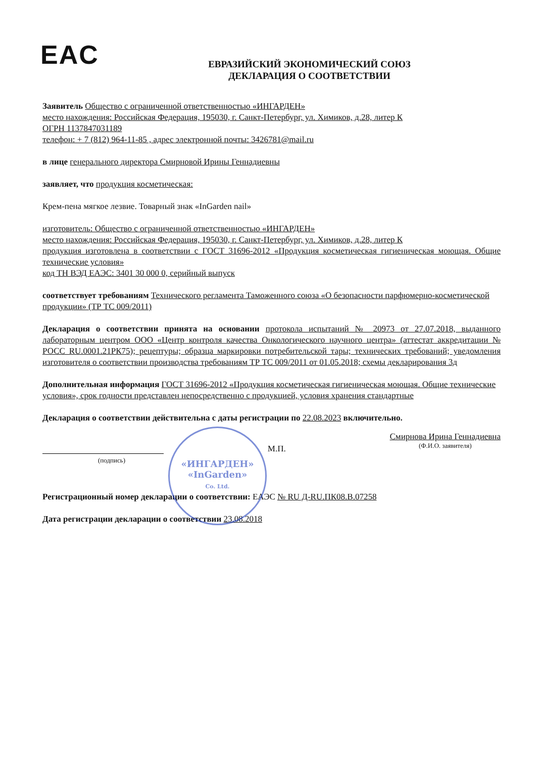EAC
«ИНГАРДЕН»
«InGarden»
Co. Ltd.
ЕВРАЗИЙСКИЙ ЭКОНОМИЧЕСКИЙ СОЮЗ
ДЕКЛАРАЦИЯ О СООТВЕТСТВИИ
Заявитель Общество с ограниченной ответственностью «ИНГАРДЕН»
место нахождения: Российская Федерация, 195030, г. Санкт-Петербург, ул. Химиков, д.28, литер К
ОГРН 1137847031189
телефон: + 7 (812) 964-11-85 , адрес электронной почты: 3426781@mail.ru
в лице генерального директора Смирновой Ирины Геннадиевны
заявляет, что продукция косметическая:
Крем-пена мягкое лезвие. Товарный знак «InGarden nail»
изготовитель: Общество с ограниченной ответственностью «ИНГАРДЕН»
место нахождения: Российская Федерация, 195030, г. Санкт-Петербург, ул. Химиков, д.28, литер К
продукция изготовлена в соответствии с ГОСТ 31696-2012 «Продукция косметическая гигиеническая моющая. Общие технические условия»
код ТН ВЭД ЕАЭС: 3401 30 000 0, серийный выпуск
соответствует требованиям Технического регламента Таможенного союза «О безопасности парфюмерно-косметической продукции» (ТР ТС 009/2011)
Декларация о соответствии принята на основании протокола испытаний № 20973 от 27.07.2018, выданного лабораторным центром ООО «Центр контроля качества Онкологического научного центра» (аттестат аккредитации № РОСС RU.0001.21РК75); рецептуры; образца маркировки потребительской тары; технических требований; уведомления изготовителя о соответствии производства требованиям ТР ТС 009/2011 от 01.05.2018; схемы декларирования 3д
Дополнительная информация ГОСТ 31696-2012 «Продукция косметическая гигиеническая моющая. Общие технические условия», срок годности представлен непосредственно с продукцией, условия хранения стандартные
Декларация о соответствии действительна с даты регистрации по 22.08.2023 включительно.
М.П.
Смирнова Ирина Геннадиевна
(Ф.И.О. заявителя)
(подпись)
Регистрационный номер декларации о соответствии: ЕАЭС № RU Д-RU.ПК08.В.07258
Дата регистрации декларации о соответствии 23.08.2018